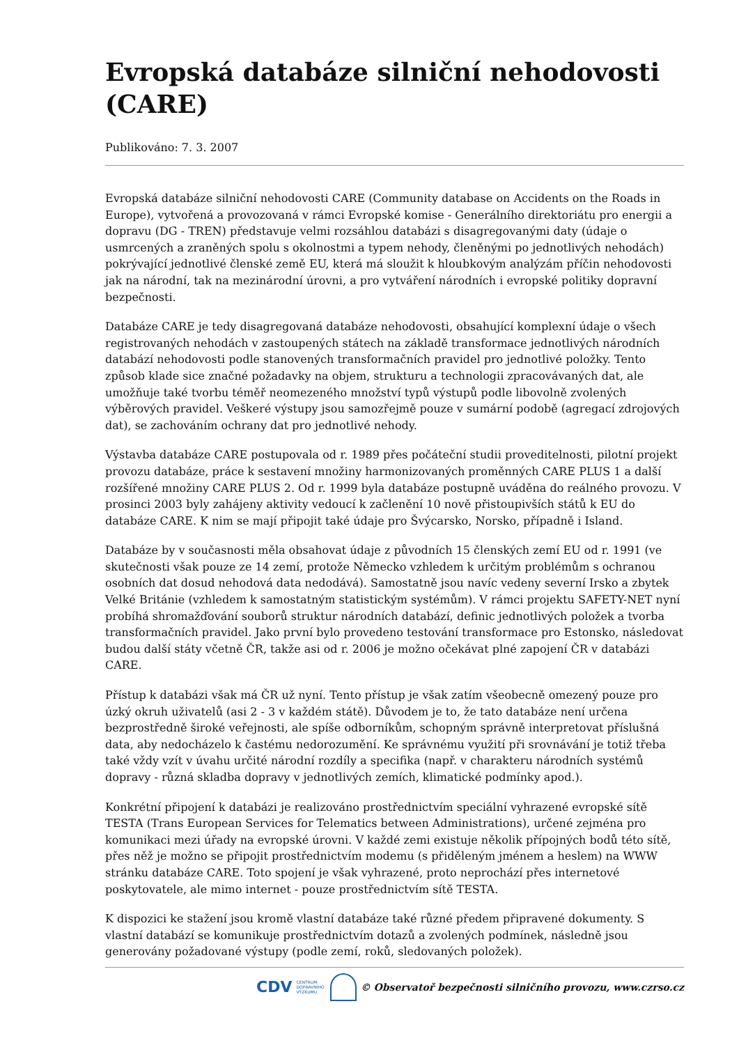Evropská databáze silniční nehodovosti (CARE)
Publikováno: 7. 3. 2007
Evropská databáze silniční nehodovosti CARE (Community database on Accidents on the Roads in Europe), vytvořená a provozovaná v rámci Evropské komise - Generálního direktoriátu pro energii a dopravu (DG - TREN) představuje velmi rozsáhlou databázi s disagregovanými daty (údaje o usmrcených a zraněných spolu s okolnostmi a typem nehody, členěnými po jednotlivých nehodách) pokrývající jednotlivé členské země EU, která má sloužit k hloubkovým analýzám příčin nehodovosti jak na národní, tak na mezinárodní úrovni, a pro vytváření národních i evropské politiky dopravní bezpečnosti.
Databáze CARE je tedy disagregovaná databáze nehodovosti, obsahující komplexní údaje o všech registrovaných nehodách v zastoupených státech na základě transformace jednotlivých národních databází nehodovosti podle stanovených transformačních pravidel pro jednotlivé položky. Tento způsob klade sice značné požadavky na objem, strukturu a technologii zpracovávaných dat, ale umožňuje také tvorbu téměř neomezeného množství typů výstupů podle libovolně zvolených výběrových pravidel. Veškeré výstupy jsou samozřejmě pouze v sumární podobě (agregací zdrojových dat), se zachováním ochrany dat pro jednotlivé nehody.
Výstavba databáze CARE postupovala od r. 1989 přes počáteční studii proveditelnosti, pilotní projekt provozu databáze, práce k sestavení množiny harmonizovaných proměnných CARE PLUS 1 a další rozšířené množiny CARE PLUS 2. Od r. 1999 byla databáze postupně uváděna do reálného provozu. V prosinci 2003 byly zahájeny aktivity vedoucí k začlenění 10 nově přistoupivších států k EU do databáze CARE. K nim se mají připojit také údaje pro Švýcarsko, Norsko, případně i Island.
Databáze by v současnosti měla obsahovat údaje z původních 15 členských zemí EU od r. 1991 (ve skutečnosti však pouze ze 14 zemí, protože Německo vzhledem k určitým problémům s ochranou osobních dat dosud nehodová data nedodává). Samostatně jsou navíc vedeny severní Irsko a zbytek Velké Británie (vzhledem k samostatným statistickým systémům). V rámci projektu SAFETY-NET nyní probíhá shromažďování souborů struktur národních databází, definic jednotlivých položek a tvorba transformačních pravidel. Jako první bylo provedeno testování transformace pro Estonsko, následovat budou další státy včetně ČR, takže asi od r. 2006 je možno očekávat plné zapojení ČR v databázi CARE.
Přístup k databázi však má ČR už nyní. Tento přístup je však zatím všeobecně omezený pouze pro úzký okruh uživatelů (asi 2 - 3 v každém státě). Důvodem je to, že tato databáze není určena bezprostředně široké veřejnosti, ale spíše odborníkům, schopným správně interpretovat příslušná data, aby nedocházelo k častému nedorozumění. Ke správnému využití při srovnávání je totiž třeba také vždy vzít v úvahu určité národní rozdíly a specifika (např. v charakteru národních systémů dopravy - různá skladba dopravy v jednotlivých zemích, klimatické podmínky apod.).
Konkrétní připojení k databázi je realizováno prostřednictvím speciální vyhrazené evropské sítě TESTA (Trans European Services for Telematics between Administrations), určené zejména pro komunikaci mezi úřady na evropské úrovni. V každé zemi existuje několik přípojných bodů této sítě, přes něž je možno se připojit prostřednictvím modemu (s přiděleným jménem a heslem) na WWW stránku databáze CARE. Toto spojení je však vyhrazené, proto neprochází přes internetové poskytovatele, ale mimo internet - pouze prostřednictvím sítě TESTA.
K dispozici ke stažení jsou kromě vlastní databáze také různé předem připravené dokumenty. S vlastní databází se komunikuje prostřednictvím dotazů a zvolených podmínek, následně jsou generovány požadované výstupy (podle zemí, roků, sledovaných položek).
CDV CENTRUM
DOPRAVNÍHO
VÝZKUMU
© Observatoř bezpečnosti silničního provozu, www.czrso.cz